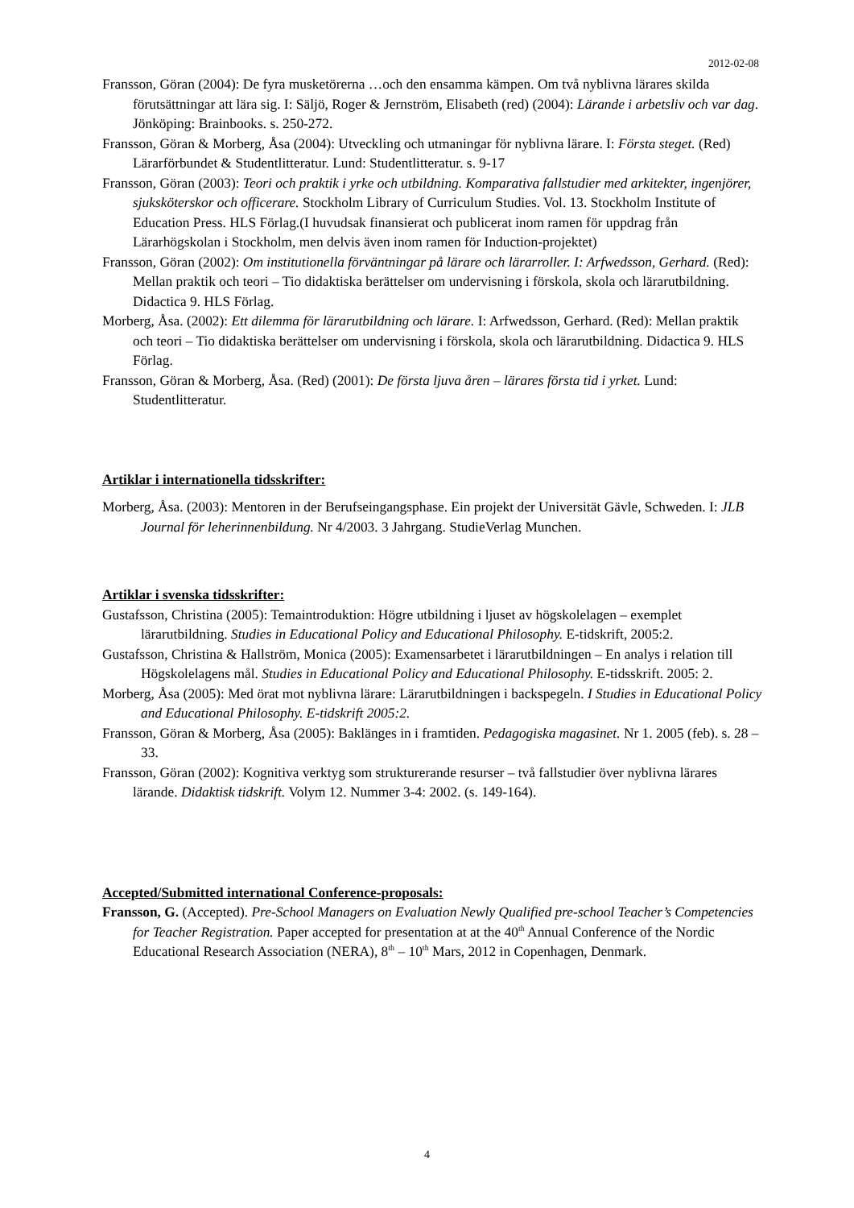2012-02-08
Fransson, Göran (2004): De fyra musketörerna …och den ensamma kämpen. Om två nyblivna lärares skilda förutsättningar att lära sig. I: Säljö, Roger & Jernström, Elisabeth (red) (2004): Lärande i arbetsliv och var dag. Jönköping: Brainbooks. s. 250-272.
Fransson, Göran & Morberg, Åsa (2004): Utveckling och utmaningar för nyblivna lärare. I: Första steget. (Red) Lärarförbundet & Studentlitteratur. Lund: Studentlitteratur. s. 9-17
Fransson, Göran (2003): Teori och praktik i yrke och utbildning. Komparativa fallstudier med arkitekter, ingenjörer, sjuksköterskor och officerare. Stockholm Library of Curriculum Studies. Vol. 13. Stockholm Institute of Education Press. HLS Förlag.(I huvudsak finansierat och publicerat inom ramen för uppdrag från Lärarhögskolan i Stockholm, men delvis även inom ramen för Induction-projektet)
Fransson, Göran (2002): Om institutionella förväntningar på lärare och lärarroller. I: Arfwedsson, Gerhard. (Red): Mellan praktik och teori – Tio didaktiska berättelser om undervisning i förskola, skola och lärarutbildning. Didactica 9. HLS Förlag.
Morberg, Åsa. (2002): Ett dilemma för lärarutbildning och lärare. I: Arfwedsson, Gerhard. (Red): Mellan praktik och teori – Tio didaktiska berättelser om undervisning i förskola, skola och lärarutbildning. Didactica 9. HLS Förlag.
Fransson, Göran & Morberg, Åsa. (Red) (2001): De första ljuva åren – lärares första tid i yrket. Lund: Studentlitteratur.
Artiklar i internationella tidsskrifter:
Morberg, Åsa. (2003): Mentoren in der Berufseingangsphase. Ein projekt der Universität Gävle, Schweden. I: JLB Journal för leherinnenbildung. Nr 4/2003. 3 Jahrgang. StudieVerlag Munchen.
Artiklar i svenska tidsskrifter:
Gustafsson, Christina (2005): Temaintroduktion: Högre utbildning i ljuset av högskolelagen – exemplet lärarutbildning. Studies in Educational Policy and Educational Philosophy. E-tidskrift, 2005:2.
Gustafsson, Christina & Hallström, Monica (2005): Examensarbetet i lärarutbildningen – En analys i relation till Högskolelagens mål. Studies in Educational Policy and Educational Philosophy. E-tidsskrift. 2005: 2.
Morberg, Åsa (2005): Med örat mot nyblivna lärare: Lärarutbildningen i backspegeln. I Studies in Educational Policy and Educational Philosophy. E-tidskrift 2005:2.
Fransson, Göran & Morberg, Åsa (2005): Baklänges in i framtiden. Pedagogiska magasinet. Nr 1. 2005 (feb). s. 28 – 33.
Fransson, Göran (2002): Kognitiva verktyg som strukturerande resurser – två fallstudier över nyblivna lärares lärande. Didaktisk tidskrift. Volym 12. Nummer 3-4: 2002. (s. 149-164).
Accepted/Submitted international Conference-proposals:
Fransson, G. (Accepted). Pre-School Managers on Evaluation Newly Qualified pre-school Teacher’s Competencies for Teacher Registration. Paper accepted for presentation at at the 40<sup>th</sup> Annual Conference of the Nordic Educational Research Association (NERA), 8<sup>th</sup> – 10<sup>th</sup> Mars, 2012 in Copenhagen, Denmark.
4